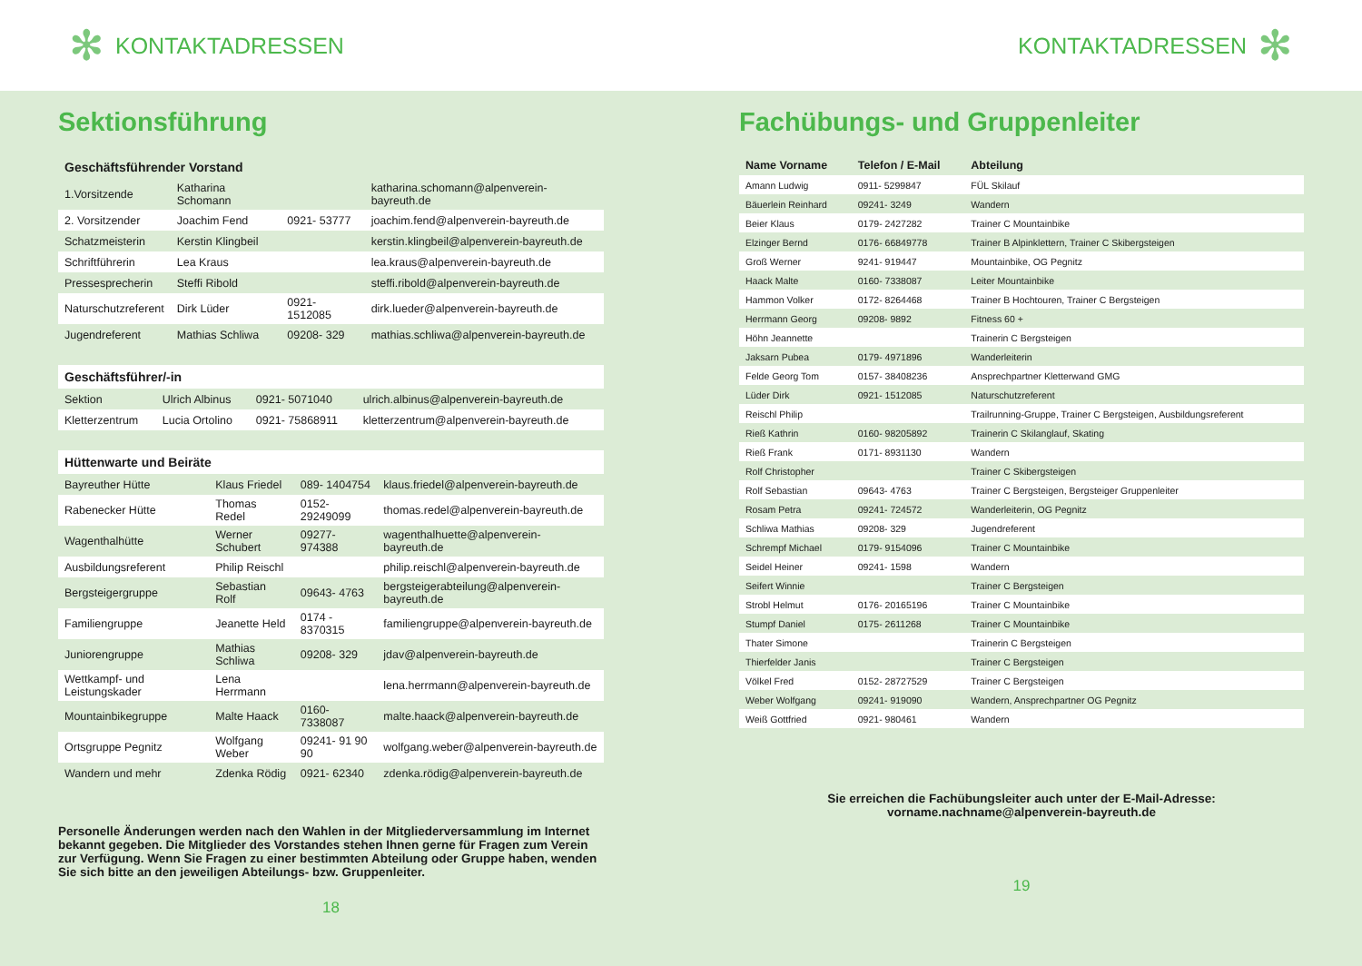✻ KONTAKTADRESSEN
Sektionsführung
| Geschäftsführender Vorstand | | | |
| --- | --- | --- | --- |
| 1.Vorsitzende | Katharina Schomann | | katharina.schomann@alpenverein-bayreuth.de |
| 2. Vorsitzender | Joachim Fend | 0921- 53777 | joachim.fend@alpenverein-bayreuth.de |
| Schatzmeisterin | Kerstin Klingbeil | | kerstin.klingbeil@alpenverein-bayreuth.de |
| Schriftführerin | Lea Kraus | | lea.kraus@alpenverein-bayreuth.de |
| Pressesprecherin | Steffi Ribold | | steffi.ribold@alpenverein-bayreuth.de |
| Naturschutzreferent | Dirk Lüder | 0921- 1512085 | dirk.lueder@alpenverein-bayreuth.de |
| Jugendreferent | Mathias Schliwa | 09208- 329 | mathias.schliwa@alpenverein-bayreuth.de |
| Geschäftsführer/-in | | | |
| --- | --- | --- | --- |
| Sektion | Ulrich Albinus | 0921- 5071040 | ulrich.albinus@alpenverein-bayreuth.de |
| Kletterzentrum | Lucia Ortolino | 0921- 75868911 | kletterzentrum@alpenverein-bayreuth.de |
| Hüttenwarte und Beiräte | | | |
| --- | --- | --- | --- |
| Bayreuther Hütte | Klaus Friedel | 089- 1404754 | klaus.friedel@alpenverein-bayreuth.de |
| Rabenecker Hütte | Thomas Redel | 0152- 29249099 | thomas.redel@alpenverein-bayreuth.de |
| Wagenthalhütte | Werner Schubert | 09277- 974388 | wagenthalhuette@alpenverein-bayreuth.de |
| Ausbildungsreferent | Philip Reischl | | philip.reischl@alpenverein-bayreuth.de |
| Bergsteigergruppe | Sebastian Rolf | 09643- 4763 | bergsteigerabteilung@alpenverein-bayreuth.de |
| Familiengruppe | Jeanette Held | 0174 - 8370315 | familiengruppe@alpenverein-bayreuth.de |
| Juniorengruppe | Mathias Schliwa | 09208- 329 | jdav@alpenverein-bayreuth.de |
| Wettkampf- und Leistungskader | Lena Herrmann | | lena.herrmann@alpenverein-bayreuth.de |
| Mountainbikegruppe | Malte Haack | 0160- 7338087 | malte.haack@alpenverein-bayreuth.de |
| Ortsgruppe Pegnitz | Wolfgang Weber | 09241- 91 90 90 | wolfgang.weber@alpenverein-bayreuth.de |
| Wandern und mehr | Zdenka Rödig | 0921- 62340 | zdenka.rödig@alpenverein-bayreuth.de |
Personelle Änderungen werden nach den Wahlen in der Mitgliederversammlung im Internet bekannt gegeben. Die Mitglieder des Vorstandes stehen Ihnen gerne für Fragen zum Verein zur Verfügung. Wenn Sie Fragen zu einer bestimmten Abteilung oder Gruppe haben, wenden Sie sich bitte an den jeweiligen Abteilungs- bzw. Gruppenleiter.
18
KONTAKTADRESSEN ✻
Fachübungs- und Gruppenleiter
| Name Vorname | Telefon / E-Mail | Abteilung |
| --- | --- | --- |
| Amann Ludwig | 0911- 5299847 | FÜL Skilauf |
| Bäuerlein Reinhard | 09241- 3249 | Wandern |
| Beier Klaus | 0179- 2427282 | Trainer C Mountainbike |
| Elzinger Bernd | 0176- 66849778 | Trainer B Alpinklettern, Trainer C Skibergsteigen |
| Groß Werner | 9241- 919447 | Mountainbike, OG Pegnitz |
| Haack Malte | 0160- 7338087 | Leiter Mountainbike |
| Hammon Volker | 0172- 8264468 | Trainer B Hochtouren, Trainer C Bergsteigen |
| Herrmann Georg | 09208- 9892 | Fitness 60 + |
| Höhn Jeannette | | Trainerin C Bergsteigen |
| Jaksarn Pubea | 0179- 4971896 | Wanderleiterin |
| Felde Georg Tom | 0157- 38408236 | Ansprechpartner Kletterwand GMG |
| Lüder Dirk | 0921- 1512085 | Naturschutzreferent |
| Reischl Philip | | Trailrunning-Gruppe, Trainer C Bergsteigen, Ausbildungsreferent |
| Rieß Kathrin | 0160- 98205892 | Trainerin C Skilanglauf, Skating |
| Rieß Frank | 0171- 8931130 | Wandern |
| Rolf Christopher | | Trainer C Skibergsteigen |
| Rolf Sebastian | 09643- 4763 | Trainer C Bergsteigen, Bergsteiger Gruppenleiter |
| Rosam Petra | 09241- 724572 | Wanderleiterin, OG Pegnitz |
| Schliwa Mathias | 09208- 329 | Jugendreferent |
| Schrempf Michael | 0179- 9154096 | Trainer C Mountainbike |
| Seidel Heiner | 09241- 1598 | Wandern |
| Seifert Winnie | | Trainer C Bergsteigen |
| Strobl Helmut | 0176- 20165196 | Trainer C Mountainbike |
| Stumpf Daniel | 0175- 2611268 | Trainer C Mountainbike |
| Thater Simone | | Trainerin C Bergsteigen |
| Thierfelder Janis | | Trainer C Bergsteigen |
| Völkel Fred | 0152- 28727529 | Trainer C Bergsteigen |
| Weber Wolfgang | 09241- 919090 | Wandern, Ansprechpartner OG Pegnitz |
| Weiß Gottfried | 0921- 980461 | Wandern |
Sie erreichen die Fachübungsleiter auch unter der E-Mail-Adresse:
vorname.nachname@alpenverein-bayreuth.de
19